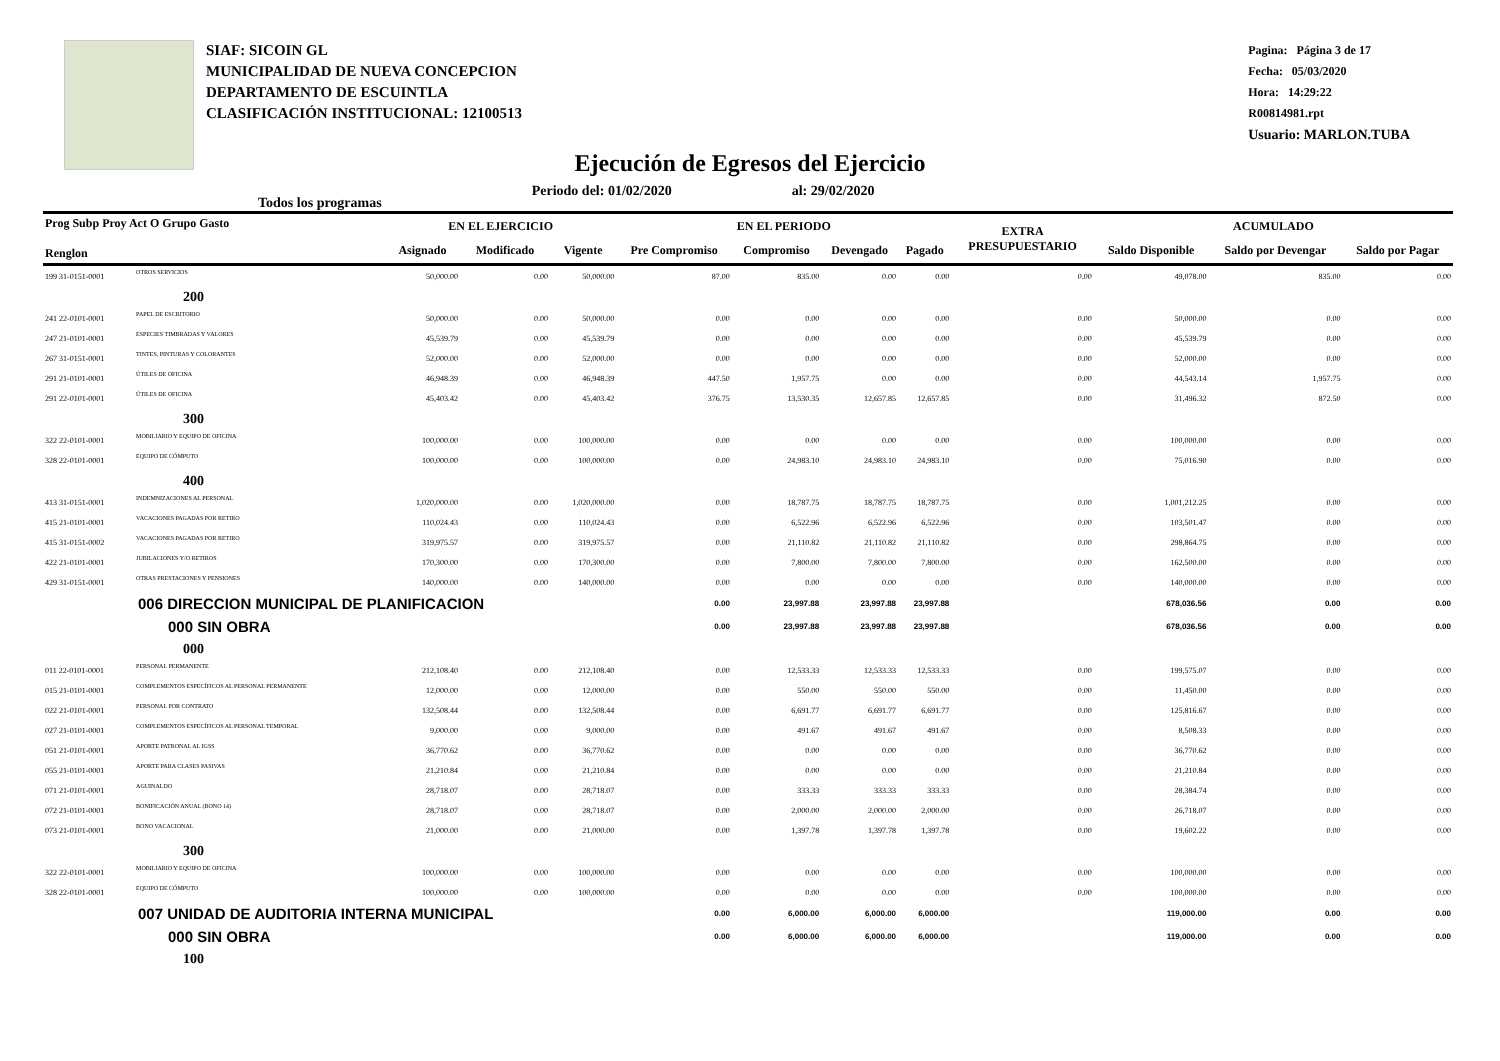SIAF: SICOIN GL
MUNICIPALIDAD DE NUEVA CONCEPCION
DEPARTAMENTO DE ESCUINTLA
CLASIFICACIÓN INSTITUCIONAL: 12100513
Pagina: Página 3 de 17
Fecha: 05/03/2020
Hora: 14:29:22
R00814981.rpt
Usuario: MARLON.TUBA
Ejecución de Egresos del Ejercicio
Todos los programas Periodo del: 01/02/2020 al: 29/02/2020
| Prog Subp Proy Act O Grupo Gasto Renglon | | EN EL EJERCICIO | | | EN EL PERIODO | | | | EXTRA PRESUPUESTARIO | ACUMULADO | | |
| --- | --- | --- | --- | --- | --- | --- | --- | --- | --- | --- | --- | --- |
| | | Asignado | Modificado | Vigente | Pre Compromiso | Compromiso | Devengado | Pagado | | Saldo Disponible | Saldo por Devengar | Saldo por Pagar |
| 199 31-0151-0001 | OTROS SERVICIOS | 50,000.00 | 0.00 | 50,000.00 | 87.00 | 835.00 | 0.00 | 0.00 | 0.00 | 49,078.00 | 835.00 | 0.00 |
| 200 | | | | | | | | | | | | |
| 241 22-0101-0001 | PAPEL DE ESCRITORIO | 50,000.00 | 0.00 | 50,000.00 | 0.00 | 0.00 | 0.00 | 0.00 | 0.00 | 50,000.00 | 0.00 | 0.00 |
| 247 21-0101-0001 | ESPECIES TIMBRADAS Y VALORES | 45,539.79 | 0.00 | 45,539.79 | 0.00 | 0.00 | 0.00 | 0.00 | 0.00 | 45,539.79 | 0.00 | 0.00 |
| 267 31-0151-0001 | TINTES, PINTURAS Y COLORANTES | 52,000.00 | 0.00 | 52,000.00 | 0.00 | 0.00 | 0.00 | 0.00 | 0.00 | 52,000.00 | 0.00 | 0.00 |
| 291 21-0101-0001 | ÚTILES DE OFICINA | 46,948.39 | 0.00 | 46,948.39 | 447.50 | 1,957.75 | 0.00 | 0.00 | 0.00 | 44,543.14 | 1,957.75 | 0.00 |
| 291 22-0101-0001 | ÚTILES DE OFICINA | 45,403.42 | 0.00 | 45,403.42 | 376.75 | 13,530.35 | 12,657.85 | 12,657.85 | 0.00 | 31,496.32 | 872.50 | 0.00 |
| 300 | | | | | | | | | | | | |
| 322 22-0101-0001 | MOBILIARIO Y EQUIPO DE OFICINA | 100,000.00 | 0.00 | 100,000.00 | 0.00 | 0.00 | 0.00 | 0.00 | 0.00 | 100,000.00 | 0.00 | 0.00 |
| 328 22-0101-0001 | EQUIPO DE CÓMPUTO | 100,000.00 | 0.00 | 100,000.00 | 0.00 | 24,983.10 | 24,983.10 | 24,983.10 | 0.00 | 75,016.90 | 0.00 | 0.00 |
| 400 | | | | | | | | | | | | |
| 413 31-0151-0001 | INDEMNIZACIONES AL PERSONAL | 1,020,000.00 | 0.00 | 1,020,000.00 | 0.00 | 18,787.75 | 18,787.75 | 18,787.75 | 0.00 | 1,001,212.25 | 0.00 | 0.00 |
| 415 21-0101-0001 | VACACIONES PAGADAS POR RETIRO | 110,024.43 | 0.00 | 110,024.43 | 0.00 | 6,522.96 | 6,522.96 | 6,522.96 | 0.00 | 103,501.47 | 0.00 | 0.00 |
| 415 31-0151-0002 | VACACIONES PAGADAS POR RETIRO | 319,975.57 | 0.00 | 319,975.57 | 0.00 | 21,110.82 | 21,110.82 | 21,110.82 | 0.00 | 298,864.75 | 0.00 | 0.00 |
| 422 21-0101-0001 | JUBILACIONES Y/O RETIROS | 170,300.00 | 0.00 | 170,300.00 | 0.00 | 7,800.00 | 7,800.00 | 7,800.00 | 0.00 | 162,500.00 | 0.00 | 0.00 |
| 429 31-0151-0001 | OTRAS PRESTACIONES Y PENSIONES | 140,000.00 | 0.00 | 140,000.00 | 0.00 | 0.00 | 0.00 | 0.00 | 0.00 | 140,000.00 | 0.00 | 0.00 |
| 006 DIRECCION MUNICIPAL DE PLANIFICACION | | | | | 0.00 | 23,997.88 | 23,997.88 | 23,997.88 | | 678,036.56 | 0.00 | 0.00 |
| 000 SIN OBRA | | | | | 0.00 | 23,997.88 | 23,997.88 | 23,997.88 | | 678,036.56 | 0.00 | 0.00 |
| 000 | | | | | | | | | | | | |
| 011 22-0101-0001 | PERSONAL PERMANENTE | 212,108.40 | 0.00 | 212,108.40 | 0.00 | 12,533.33 | 12,533.33 | 12,533.33 | 0.00 | 199,575.07 | 0.00 | 0.00 |
| 015 21-0101-0001 | COMPLEMENTOS ESPECÍFICOS AL PERSONAL PERMANENTE | 12,000.00 | 0.00 | 12,000.00 | 0.00 | 550.00 | 550.00 | 550.00 | 0.00 | 11,450.00 | 0.00 | 0.00 |
| 022 21-0101-0001 | PERSONAL POR CONTRATO | 132,508.44 | 0.00 | 132,508.44 | 0.00 | 6,691.77 | 6,691.77 | 6,691.77 | 0.00 | 125,816.67 | 0.00 | 0.00 |
| 027 21-0101-0001 | COMPLEMENTOS ESPECÍFICOS AL PERSONAL TEMPORAL | 9,000.00 | 0.00 | 9,000.00 | 0.00 | 491.67 | 491.67 | 491.67 | 0.00 | 8,508.33 | 0.00 | 0.00 |
| 051 21-0101-0001 | APORTE PATRONAL AL IGSS | 36,770.62 | 0.00 | 36,770.62 | 0.00 | 0.00 | 0.00 | 0.00 | 0.00 | 36,770.62 | 0.00 | 0.00 |
| 055 21-0101-0001 | APORTE PARA CLASES PASIVAS | 21,210.84 | 0.00 | 21,210.84 | 0.00 | 0.00 | 0.00 | 0.00 | 0.00 | 21,210.84 | 0.00 | 0.00 |
| 071 21-0101-0001 | AGUINALDO | 28,718.07 | 0.00 | 28,718.07 | 0.00 | 333.33 | 333.33 | 333.33 | 0.00 | 28,384.74 | 0.00 | 0.00 |
| 072 21-0101-0001 | BONIFICACIÓN ANUAL (BONO 14) | 28,718.07 | 0.00 | 28,718.07 | 0.00 | 2,000.00 | 2,000.00 | 2,000.00 | 0.00 | 26,718.07 | 0.00 | 0.00 |
| 073 21-0101-0001 | BONO VACACIONAL | 21,000.00 | 0.00 | 21,000.00 | 0.00 | 1,397.78 | 1,397.78 | 1,397.78 | 0.00 | 19,602.22 | 0.00 | 0.00 |
| 300 | | | | | | | | | | | | |
| 322 22-0101-0001 | MOBILIARIO Y EQUIPO DE OFICINA | 100,000.00 | 0.00 | 100,000.00 | 0.00 | 0.00 | 0.00 | 0.00 | 0.00 | 100,000.00 | 0.00 | 0.00 |
| 328 22-0101-0001 | EQUIPO DE CÓMPUTO | 100,000.00 | 0.00 | 100,000.00 | 0.00 | 0.00 | 0.00 | 0.00 | 0.00 | 100,000.00 | 0.00 | 0.00 |
| 007 UNIDAD DE AUDITORIA INTERNA MUNICIPAL | | | | | 0.00 | 6,000.00 | 6,000.00 | 6,000.00 | | 119,000.00 | 0.00 | 0.00 |
| 000 SIN OBRA | | | | | 0.00 | 6,000.00 | 6,000.00 | 6,000.00 | | 119,000.00 | 0.00 | 0.00 |
| 100 | | | | | | | | | | | | |